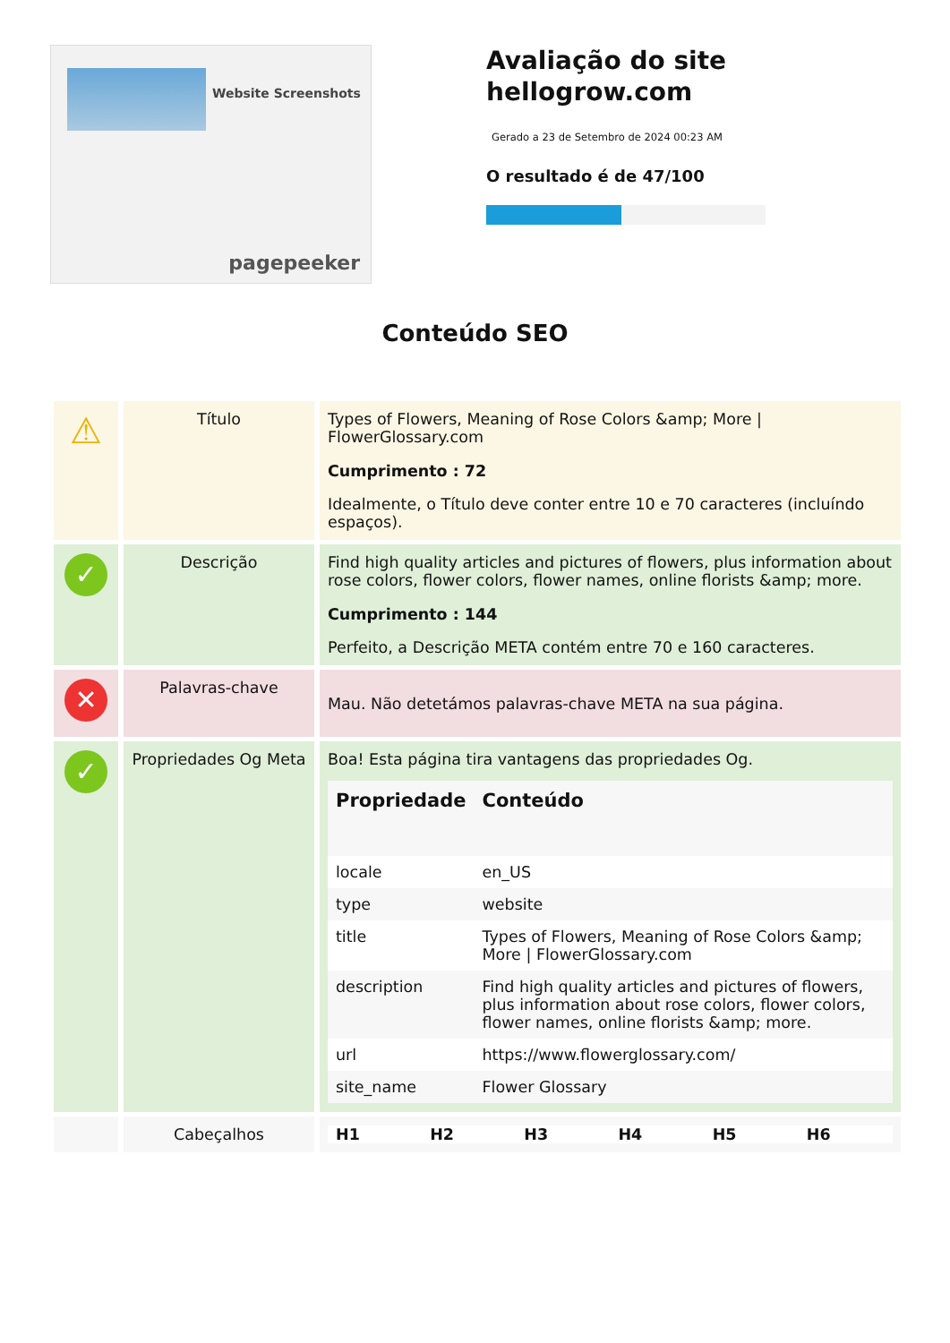Website Screenshots
pagepeeker
Avaliação do site hellogrow.com
Gerado a 23 de Setembro de 2024 00:23 AM
O resultado é de 47/100
Conteúdo SEO
| ⚠ | Título | Types of Flowers, Meaning of Rose Colors &amp; More / FlowerGlossary.com Cumprimento : 72 Idealmente, o Título deve conter entre 10 e 70 caracteres (incluíndo espaços). |
| ✓ | Descrição | Find high quality articles and pictures of flowers, plus information about rose colors, flower colors, flower names, online florists &amp; more. Cumprimento : 144 Perfeito, a Descrição META contém entre 70 e 160 caracteres. |
| ✕ | Palavras-chave | Mau. Não detetámos palavras-chave META na sua página. |
| ✓ | Propriedades Og Meta | Boa! Esta página tira vantagens das propriedades Og. / Propriedade / Conteúdo / / --- / --- / / locale / en_US / / type / website / / title / Types of Flowers, Meaning of Rose Colors &amp; More / FlowerGlossary.com / / description / Find high quality articles and pictures of flowers, plus information about rose colors, flower colors, flower names, online florists &amp; more. / / url / https://www.flowerglossary.com/ / / site_name / Flower Glossary / |
| | Cabeçalhos | / H1 / H2 / H3 / H4 / H5 / H6 / / --- / --- / --- / --- / --- / --- / |